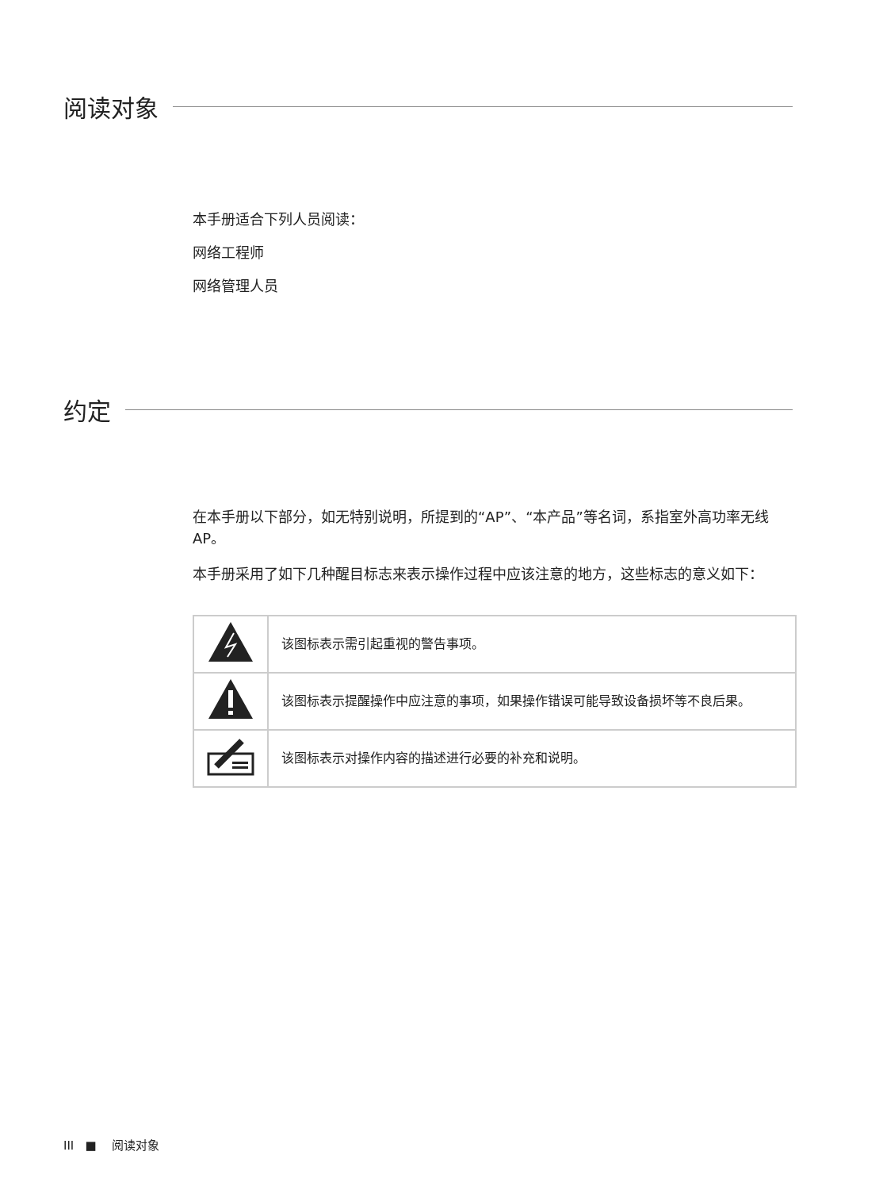阅读对象
本手册适合下列人员阅读：
网络工程师
网络管理人员
约定
在本手册以下部分，如无特别说明，所提到的“AP”、“本产品”等名词，系指室外高功率无线AP。
本手册采用了如下几种醒目标志来表示操作过程中应该注意的地方，这些标志的意义如下：
| | 该图标表示需引起重视的警告事项。 |
| | 该图标表示提醒操作中应注意的事项，如果操作错误可能导致设备损坏等不良后果。 |
| | 该图标表示对操作内容的描述进行必要的补充和说明。 |
III ■ 阅读对象